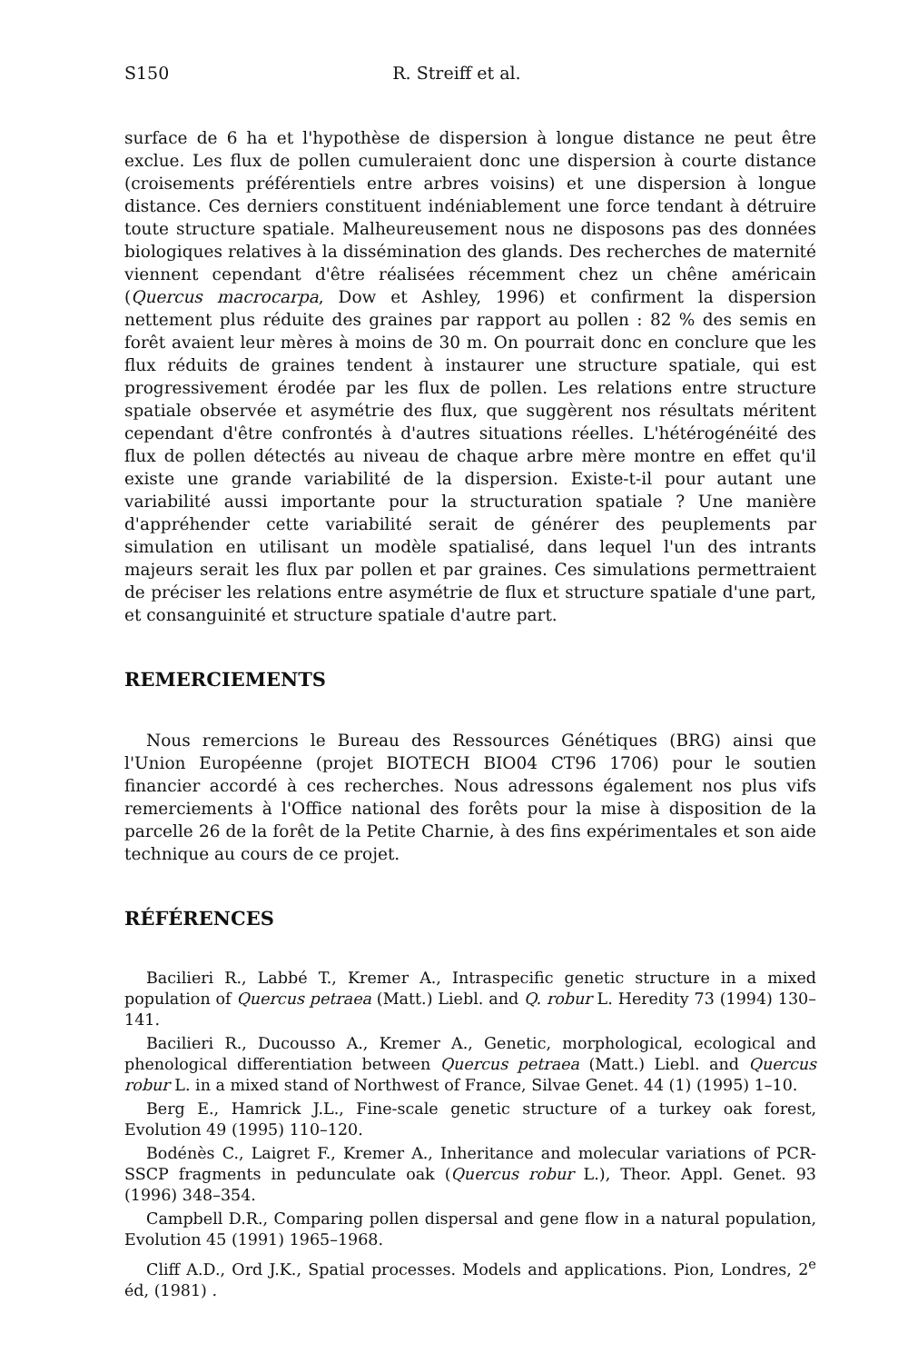S150 R. Streiff et al.
surface de 6 ha et l'hypothèse de dispersion à longue distance ne peut être exclue. Les flux de pollen cumuleraient donc une dispersion à courte distance (croisements préférentiels entre arbres voisins) et une dispersion à longue distance. Ces derniers constituent indéniablement une force tendant à détruire toute structure spatiale. Malheureusement nous ne disposons pas des données biologiques relatives à la dissémination des glands. Des recherches de maternité viennent cependant d'être réalisées récemment chez un chêne américain (Quercus macrocarpa, Dow et Ashley, 1996) et confirment la dispersion nettement plus réduite des graines par rapport au pollen : 82 % des semis en forêt avaient leur mères à moins de 30 m. On pourrait donc en conclure que les flux réduits de graines tendent à instaurer une structure spatiale, qui est progressivement érodée par les flux de pollen. Les relations entre structure spatiale observée et asymétrie des flux, que suggèrent nos résultats méritent cependant d'être confrontés à d'autres situations réelles. L'hétérogénéité des flux de pollen détectés au niveau de chaque arbre mère montre en effet qu'il existe une grande variabilité de la dispersion. Existe-t-il pour autant une variabilité aussi importante pour la structuration spatiale ? Une manière d'appréhender cette variabilité serait de générer des peuplements par simulation en utilisant un modèle spatialisé, dans lequel l'un des intrants majeurs serait les flux par pollen et par graines. Ces simulations permettraient de préciser les relations entre asymétrie de flux et structure spatiale d'une part, et consanguinité et structure spatiale d'autre part.
REMERCIEMENTS
Nous remercions le Bureau des Ressources Génétiques (BRG) ainsi que l'Union Européenne (projet BIOTECH BIO04 CT96 1706) pour le soutien financier accordé à ces recherches. Nous adressons également nos plus vifs remerciements à l'Office national des forêts pour la mise à disposition de la parcelle 26 de la forêt de la Petite Charnie, à des fins expérimentales et son aide technique au cours de ce projet.
RÉFÉRENCES
Bacilieri R., Labbé T., Kremer A., Intraspecific genetic structure in a mixed population of Quercus petraea (Matt.) Liebl. and Q. robur L. Heredity 73 (1994) 130–141.
Bacilieri R., Ducousso A., Kremer A., Genetic, morphological, ecological and phenological differentiation between Quercus petraea (Matt.) Liebl. and Quercus robur L. in a mixed stand of Northwest of France, Silvae Genet. 44 (1) (1995) 1–10.
Berg E., Hamrick J.L., Fine-scale genetic structure of a turkey oak forest, Evolution 49 (1995) 110–120.
Bodénès C., Laigret F., Kremer A., Inheritance and molecular variations of PCR-SSCP fragments in pedunculate oak (Quercus robur L.), Theor. Appl. Genet. 93 (1996) 348–354.
Campbell D.R., Comparing pollen dispersal and gene flow in a natural population, Evolution 45 (1991) 1965–1968.
Cliff A.D., Ord J.K., Spatial processes. Models and applications. Pion, Londres, 2<sup>e</sup> éd, (1981) .